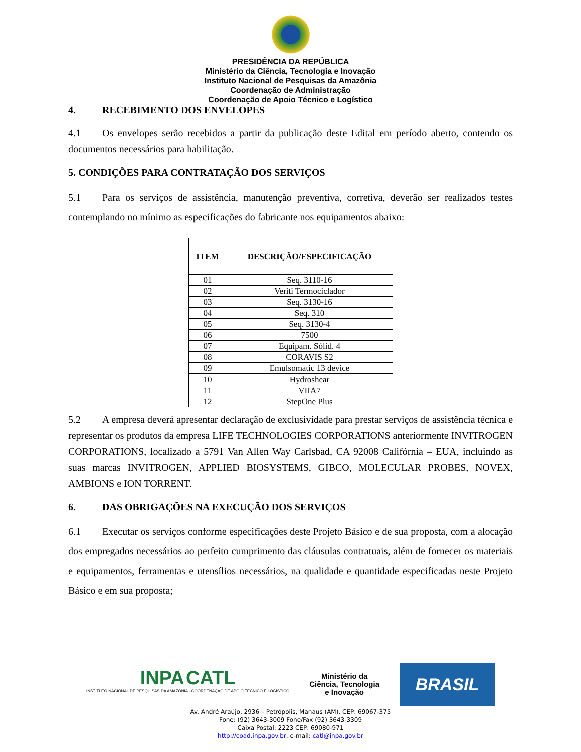PRESIDÊNCIA DA REPÚBLICA
Ministério da Ciência, Tecnologia e Inovação
Instituto Nacional de Pesquisas da Amazônia
Coordenação de Administração
Coordenação de Apoio Técnico e Logístico
4. RECEBIMENTO DOS ENVELOPES
4.1 Os envelopes serão recebidos a partir da publicação deste Edital em período aberto, contendo os documentos necessários para habilitação.
5. CONDIÇÕES PARA CONTRATAÇÃO DOS SERVIÇOS
5.1 Para os serviços de assistência, manutenção preventiva, corretiva, deverão ser realizados testes contemplando no mínimo as especificações do fabricante nos equipamentos abaixo:
| ITEM | DESCRIÇÃO/ESPECIFICAÇÃO |
| --- | --- |
| 01 | Seq. 3110-16 |
| 02 | Veriti Termociclador |
| 03 | Seq. 3130-16 |
| 04 | Seq. 310 |
| 05 | Seq. 3130-4 |
| 06 | 7500 |
| 07 | Equipam. Sólid. 4 |
| 08 | CORAVIS S2 |
| 09 | Emulsomatic 13 device |
| 10 | Hydroshear |
| 11 | VIIA7 |
| 12 | StepOne Plus |
5.2 A empresa deverá apresentar declaração de exclusividade para prestar serviços de assistência técnica e representar os produtos da empresa LIFE TECHNOLOGIES CORPORATIONS anteriormente INVITROGEN CORPORATIONS, localizado a 5791 Van Allen Way Carlsbad, CA 92008 Califórnia – EUA, incluindo as suas marcas INVITROGEN, APPLIED BIOSYSTEMS, GIBCO, MOLECULAR PROBES, NOVEX, AMBIONS e ION TORRENT.
6. DAS OBRIGAÇÕES NA EXECUÇÃO DOS SERVIÇOS
6.1 Executar os serviços conforme especificações deste Projeto Básico e de sua proposta, com a alocação dos empregados necessários ao perfeito cumprimento das cláusulas contratuais, além de fornecer os materiais e equipamentos, ferramentas e utensílios necessários, na qualidade e quantidade especificadas neste Projeto Básico e em sua proposta;
INPA CATL
INSTITUTO NACIONAL DE PESQUISAS DA AMAZÔNIA · COORDENAÇÃO DE APOIO TÉCNICO E LOGÍSTICO
Ministério da
Ciência, Tecnologia
e Inovação
BRASIL
Av. André Araújo, 2936 – Petrópolis, Manaus (AM), CEP: 69067-375
Fone: (92) 3643-3009 Fone/Fax (92) 3643-3309
Caixa Postal: 2223 CEP: 69080-971
http://coad.inpa.gov.br, e-mail: catl@inpa.gov.br